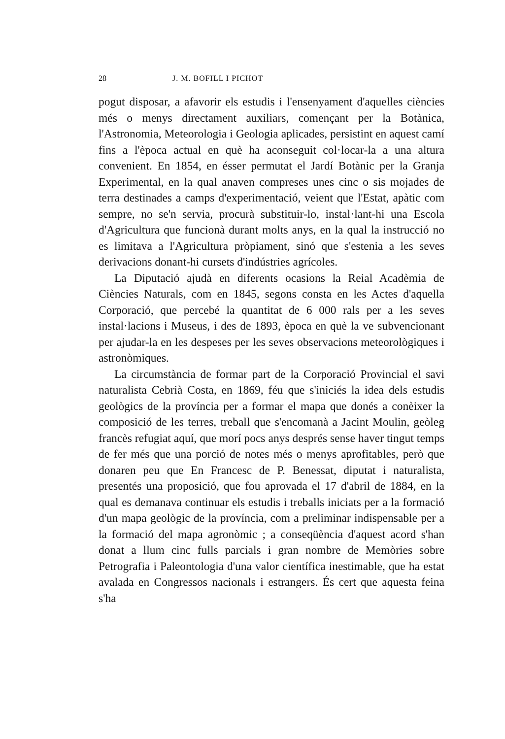28 J. M. BOFILL I PICHOT
pogut disposar, a afavorir els estudis i l'ensenyament d'aquelles ciències més o menys directament auxiliars, començant per la Botànica, l'Astronomia, Meteorologia i Geologia aplicades, persistint en aquest camí fins a l'època actual en què ha aconseguit col·locar-la a una altura convenient. En 1854, en ésser permutat el Jardí Botànic per la Granja Experimental, en la qual anaven compreses unes cinc o sis mojades de terra destinades a camps d'experimentació, veient que l'Estat, apàtic com sempre, no se'n servia, procurà substituir-lo, instal·lant-hi una Escola d'Agricultura que funcionà durant molts anys, en la qual la instrucció no es limitava a l'Agricultura pròpiament, sinó que s'estenia a les seves derivacions donant-hi cursets d'indústries agrícoles.
La Diputació ajudà en diferents ocasions la Reial Acadèmia de Ciències Naturals, com en 1845, segons consta en les Actes d'aquella Corporació, que percebé la quantitat de 6 000 rals per a les seves instal·lacions i Museus, i des de 1893, època en què la ve subvencionant per ajudar-la en les despeses per les seves observacions meteorològiques i astronòmiques.
La circumstància de formar part de la Corporació Provincial el savi naturalista Cebrià Costa, en 1869, féu que s'iniciés la idea dels estudis geològics de la província per a formar el mapa que donés a conèixer la composició de les terres, treball que s'encomanà a Jacint Moulin, geòleg francès refugiat aquí, que morí pocs anys després sense haver tingut temps de fer més que una porció de notes més o menys aprofitables, però que donaren peu que En Francesc de P. Benessat, diputat i naturalista, presentés una proposició, que fou aprovada el 17 d'abril de 1884, en la qual es demanava continuar els estudis i treballs iniciats per a la formació d'un mapa geològic de la província, com a preliminar indispensable per a la formació del mapa agronòmic ; a conseqüència d'aquest acord s'han donat a llum cinc fulls parcials i gran nombre de Memòries sobre Petrografia i Paleontologia d'una valor científica inestimable, que ha estat avalada en Congressos nacionals i estrangers. És cert que aquesta feina s'ha